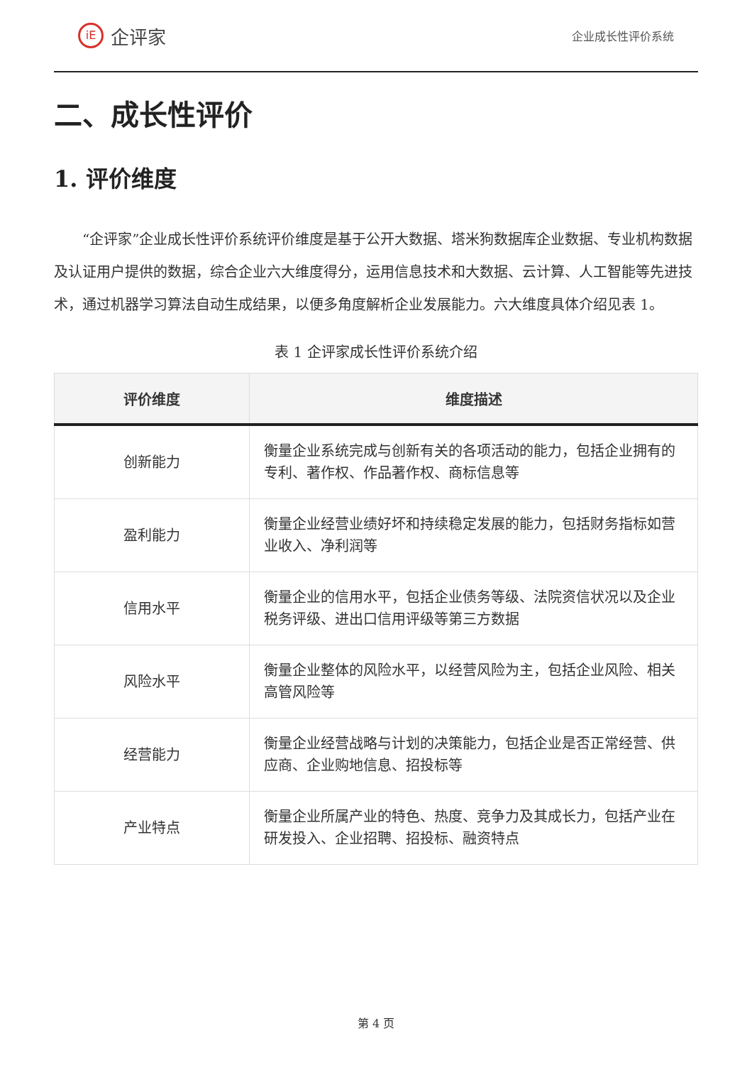iE
企评家
企业成长性评价系统
二、成长性评价
1. 评价维度
“企评家”企业成长性评价系统评价维度是基于公开大数据、塔米狗数据库企业数据、专业机构数据及认证用户提供的数据，综合企业六大维度得分，运用信息技术和大数据、云计算、人工智能等先进技术，通过机器学习算法自动生成结果，以便多角度解析企业发展能力。六大维度具体介绍见表 1。
表 1 企评家成长性评价系统介绍
| 评价维度 | 维度描述 |
| --- | --- |
| 创新能力 | 衡量企业系统完成与创新有关的各项活动的能力，包括企业拥有的专利、著作权、作品著作权、商标信息等 |
| 盈利能力 | 衡量企业经营业绩好坏和持续稳定发展的能力，包括财务指标如营业收入、净利润等 |
| 信用水平 | 衡量企业的信用水平，包括企业债务等级、法院资信状况以及企业税务评级、进出口信用评级等第三方数据 |
| 风险水平 | 衡量企业整体的风险水平，以经营风险为主，包括企业风险、相关高管风险等 |
| 经营能力 | 衡量企业经营战略与计划的决策能力，包括企业是否正常经营、供应商、企业购地信息、招投标等 |
| 产业特点 | 衡量企业所属产业的特色、热度、竞争力及其成长力，包括产业在研发投入、企业招聘、招投标、融资特点 |
第 4 页